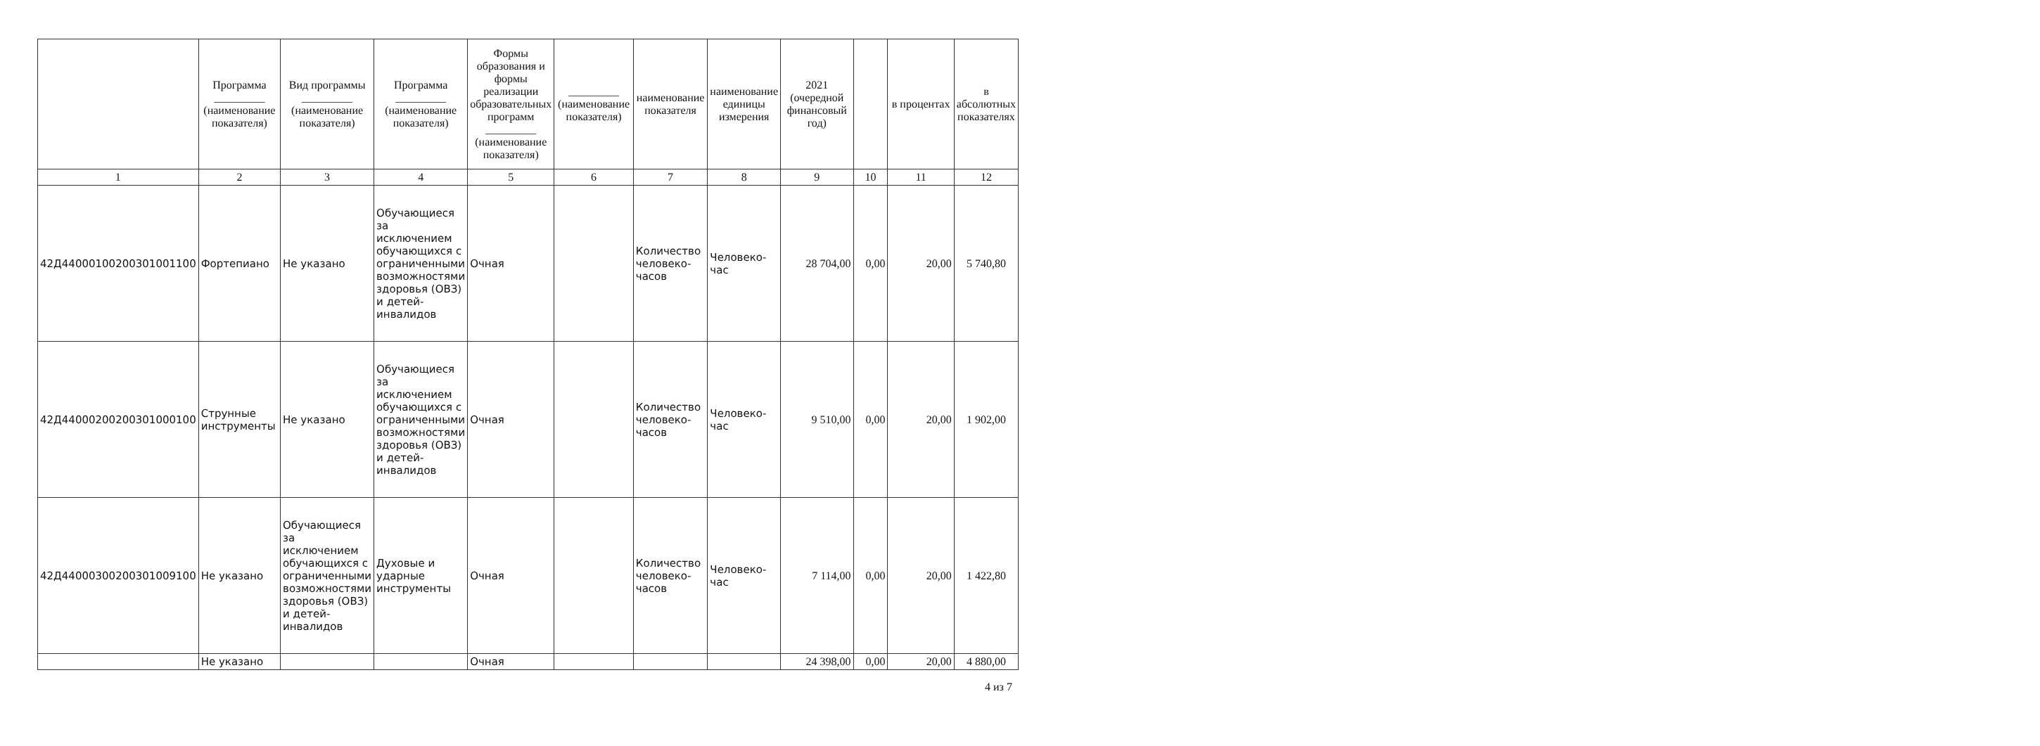| | Программа _________ (наименование показателя) | Вид программы _________ (наименование показателя) | Программа _________ (наименование показателя) | Формы образования и формы реализации образовательных программ _________ (наименование показателя) | _________ (наименование показателя) | наименование показателя | наименование единицы измерения | 2021 (очередной финансовый год) | | в процентах | в абсолютных показателях |
| --- | --- | --- | --- | --- | --- | --- | --- | --- | --- | --- | --- |
| 1 | 2 | 3 | 4 | 5 | 6 | 7 | 8 | 9 | 10 | 11 | 12 |
| 42Д44000100200301001100 | Фортепиано | Не указано | Обучающиеся за исключением обучающихся с ограниченными возможностями здоровья (ОВЗ) и детей-инвалидов | Очная | | Количество человеко-часов | Человеко-час | 28 704,00 | 0,00 | 20,00 | 5 740,80 |
| 42Д44000200200301000100 | Струнные инструменты | Не указано | Обучающиеся за исключением обучающихся с ограниченными возможностями здоровья (ОВЗ) и детей-инвалидов | Очная | | Количество человеко-часов | Человеко-час | 9 510,00 | 0,00 | 20,00 | 1 902,00 |
| 42Д44000300200301009100 | Не указано | Обучающиеся за исключением обучающихся с ограниченными возможностями здоровья (ОВЗ) и детей-инвалидов | Духовые и ударные инструменты | Очная | | Количество человеко-часов | Человеко-час | 7 114,00 | 0,00 | 20,00 | 1 422,80 |
| | Не указано | | | Очная | | | | 24 398,00 | 0,00 | 20,00 | 4 880,00 |
4 из 7